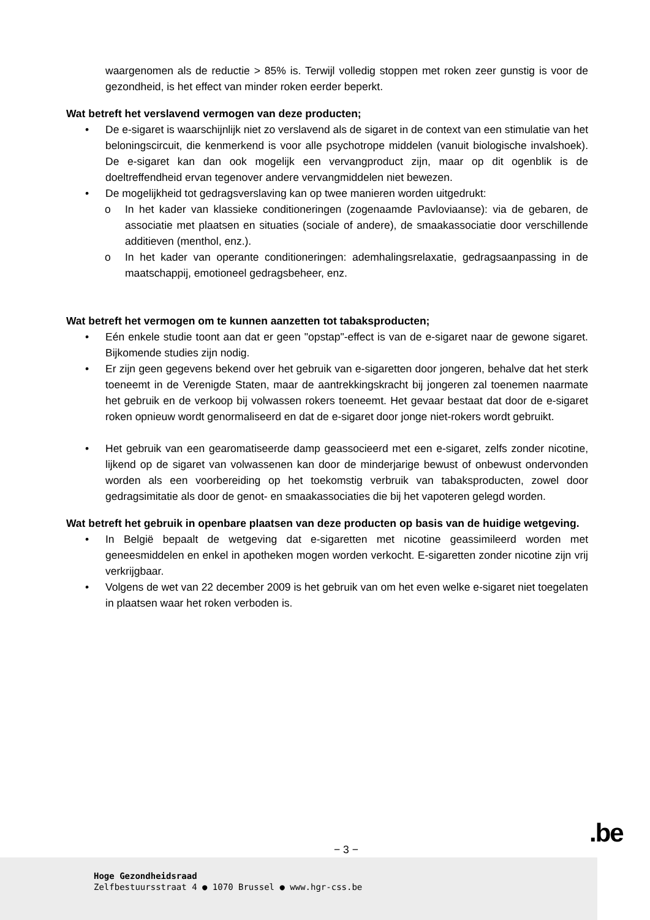waargenomen als de reductie > 85% is. Terwijl volledig stoppen met roken zeer gunstig is voor de gezondheid, is het effect van minder roken eerder beperkt.
Wat betreft het verslavend vermogen van deze producten;
• De e-sigaret is waarschijnlijk niet zo verslavend als de sigaret in de context van een stimulatie van het beloningscircuit, die kenmerkend is voor alle psychotrope middelen (vanuit biologische invalshoek). De e-sigaret kan dan ook mogelijk een vervangproduct zijn, maar op dit ogenblik is de doeltreffendheid ervan tegenover andere vervangmiddelen niet bewezen.
• De mogelijkheid tot gedragsverslaving kan op twee manieren worden uitgedrukt:
o In het kader van klassieke conditioneringen (zogenaamde Pavloviaanse): via de gebaren, de associatie met plaatsen en situaties (sociale of andere), de smaakassociatie door verschillende additieven (menthol, enz.).
o In het kader van operante conditioneringen: ademhalingsrelaxatie, gedragsaanpassing in de maatschappij, emotioneel gedragsbeheer, enz.
Wat betreft het vermogen om te kunnen aanzetten tot tabaksproducten;
• Eén enkele studie toont aan dat er geen "opstap"-effect is van de e-sigaret naar de gewone sigaret. Bijkomende studies zijn nodig.
• Er zijn geen gegevens bekend over het gebruik van e-sigaretten door jongeren, behalve dat het sterk toeneemt in de Verenigde Staten, maar de aantrekkingskracht bij jongeren zal toenemen naarmate het gebruik en de verkoop bij volwassen rokers toeneemt. Het gevaar bestaat dat door de e-sigaret roken opnieuw wordt genormaliseerd en dat de e-sigaret door jonge niet-rokers wordt gebruikt.
• Het gebruik van een gearomatiseerde damp geassocieerd met een e-sigaret, zelfs zonder nicotine, lijkend op de sigaret van volwassenen kan door de minderjarige bewust of onbewust ondervonden worden als een voorbereiding op het toekomstig verbruik van tabaksproducten, zowel door gedragsimitatie als door de genot- en smaakassociaties die bij het vapoteren gelegd worden.
Wat betreft het gebruik in openbare plaatsen van deze producten op basis van de huidige wetgeving.
• In België bepaalt de wetgeving dat e-sigaretten met nicotine geassimileerd worden met geneesmiddelen en enkel in apotheken mogen worden verkocht. E-sigaretten zonder nicotine zijn vrij verkrijgbaar.
• Volgens de wet van 22 december 2009 is het gebruik van om het even welke e-sigaret niet toegelaten in plaatsen waar het roken verboden is.
− 3 − .be
Hoge Gezondheidsraad
Zelfbestuursstraat 4 ● 1070 Brussel ● www.hgr-css.be